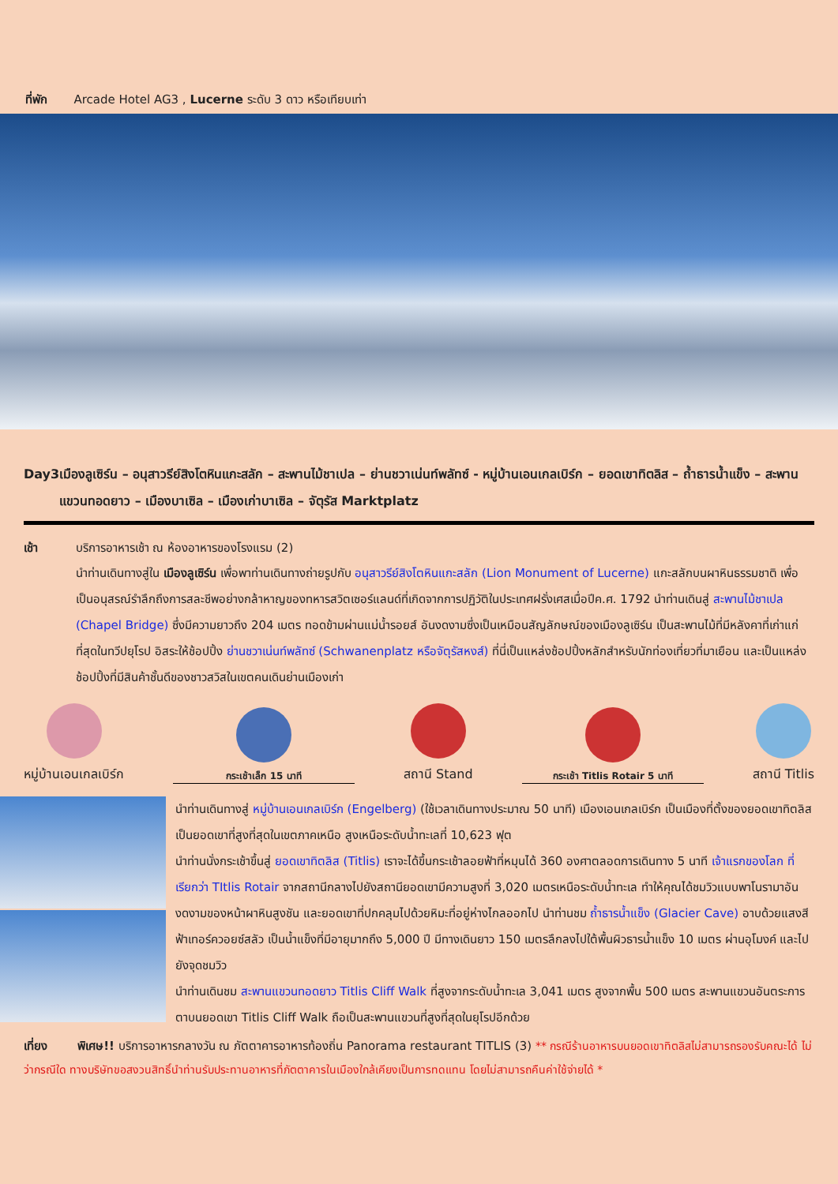ที่พัก Arcade Hotel AG3 , Lucerne ระดับ 3 ดาว หรือเทียบเท่า
Day3 เมืองลูเซิร์น – อนุสาวรีย์สิงโตหินแกะสลัก – สะพานไม้ชาเปล – ย่านชวาเน่นท์พลัทซ์ - หมู่บ้านเอนเกลเบิร์ก – ยอดเขาทิตลิส – ถ้ำธารน้ำแข็ง – สะพานแขวนทอดยาว – เมืองบาเซิล – เมืองเก่าบาเซิล – จัตุรัส Marktplatz
เช้า บริการอาหารเช้า ณ ห้องอาหารของโรงแรม (2)
นำท่านเดินทางสู่ใน เมืองลูเซิร์น เพื่อพาท่านเดินทางถ่ายรูปกับ อนุสาวรีย์สิงโตหินแกะสลัก (Lion Monument of Lucerne) แกะสลักบนผาหินธรรมชาติ เพื่อเป็นอนุสรณ์รำลึกถึงการสละชีพอย่างกล้าหาญของทหารสวิตเซอร์แลนด์ที่เกิดจากการปฏิวัติในประเทศฝรั่งเศสเมื่อปีค.ศ. 1792 นำท่านเดินสู่ สะพานไม้ชาเปล (Chapel Bridge) ซึ่งมีความยาวถึง 204 เมตร ทอดข้ามผ่านแม่น้ำรอยส์ อันงดงามซึ่งเป็นเหมือนสัญลักษณ์ของเมืองลูเซิร์น เป็นสะพานไม้ที่มีหลังคาที่เก่าแก่ที่สุดในทวีปยุโรป อิสระให้ช้อปปิ้ง ย่านชวาเน่นท์พลัทซ์ (Schwanenplatz หรือจัตุรัสหงส์) ที่นี่เป็นแหล่งช้อปปิ้งหลักสำหรับนักท่องเที่ยวที่มาเยือน และเป็นแหล่งช้อปปิ้งที่มีสินค้าชั้นดีของชาวสวิสในเขตคนเดินย่านเมืองเก่า
หมู่บ้านเอนเกลเบิร์ก
กระเช้าเล็ก 15 นาที
สถานี Stand
กระเช้า Titlis Rotair 5 นาที
สถานี Titlis
นำท่านเดินทางสู่ หมู่บ้านเอนเกลเบิร์ก (Engelberg) (ใช้เวลาเดินทางประมาณ 50 นาที) เมืองเอนเกลเบิร์ก เป็นเมืองที่ตั้งของยอดเขาทิตลิส เป็นยอดเขาที่สูงที่สุดในเขตภาคเหนือ สูงเหนือระดับน้ำทะเลที่ 10,623 ฟุต
นำท่านนั่งกระเช้าขึ้นสู่ ยอดเขาทิตลิส (Titlis) เราจะได้ขึ้นกระเช้าลอยฟ้าที่หมุนได้ 360 องศาตลอดการเดินทาง 5 นาที เจ้าแรกของโลก ที่เรียกว่า TItlis Rotair จากสถานีกลางไปยังสถานียอดเขามีความสูงที่ 3,020 เมตรเหนือระดับน้ำทะเล ทำให้คุณได้ชมวิวแบบพาโนรามาอันงดงามของหน้าผาหินสูงชัน และยอดเขาที่ปกคลุมไปด้วยหิมะที่อยู่ห่างไกลออกไป นำท่านชม ถ้ำธารน้ำแข็ง (Glacier Cave) อาบด้วยแสงสีฟ้าเทอร์ควอยซ์สลัว เป็นน้ำแข็งที่มีอายุมากถึง 5,000 ปี มีทางเดินยาว 150 เมตรลึกลงไปใต้พื้นผิวธารน้ำแข็ง 10 เมตร ผ่านอุโมงค์ และไปยังจุดชมวิว
นำท่านเดินชม สะพานแขวนทอดยาว Titlis Cliff Walk ที่สูงจากระดับน้ำทะเล 3,041 เมตร สูงจากพื้น 500 เมตร สะพานแขวนอันตระการตาบนยอดเขา Titlis Cliff Walk ถือเป็นสะพานแขวนที่สูงที่สุดในยุโรปอีกด้วย
เที่ยง พิเศษ!! บริการอาหารกลางวัน ณ ภัตตาคารอาหารท้องถิ่น Panorama restaurant TITLIS (3) ** กรณีร้านอาหารบนยอดเขาทิตลิสไม่สามารถรองรับคณะได้ ไม่ว่ากรณีใด ทางบริษัทขอสงวนสิทธิ์นำท่านรับประทานอาหารที่ภัตตาคารในเมืองใกล้เคียงเป็นการทดแทน โดยไม่สามารถคืนค่าใช้จ่ายได้ *